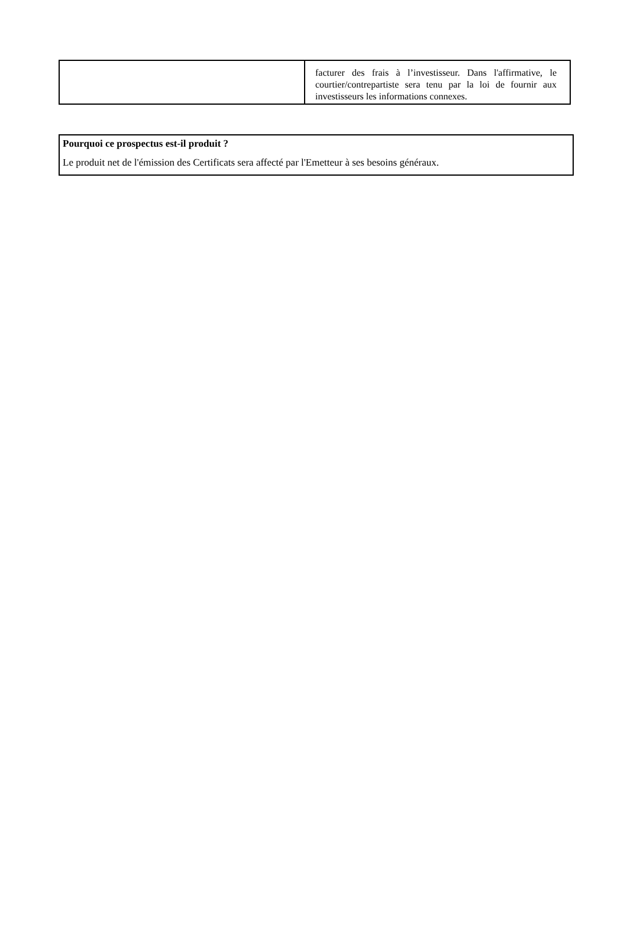| | facturer des frais à l’investisseur. Dans l'affirmative, le courtier/contrepartiste sera tenu par la loi de fournir aux investisseurs les informations connexes. |
Pourquoi ce prospectus est-il produit ?
Le produit net de l'émission des Certificats sera affecté par l'Emetteur à ses besoins généraux.